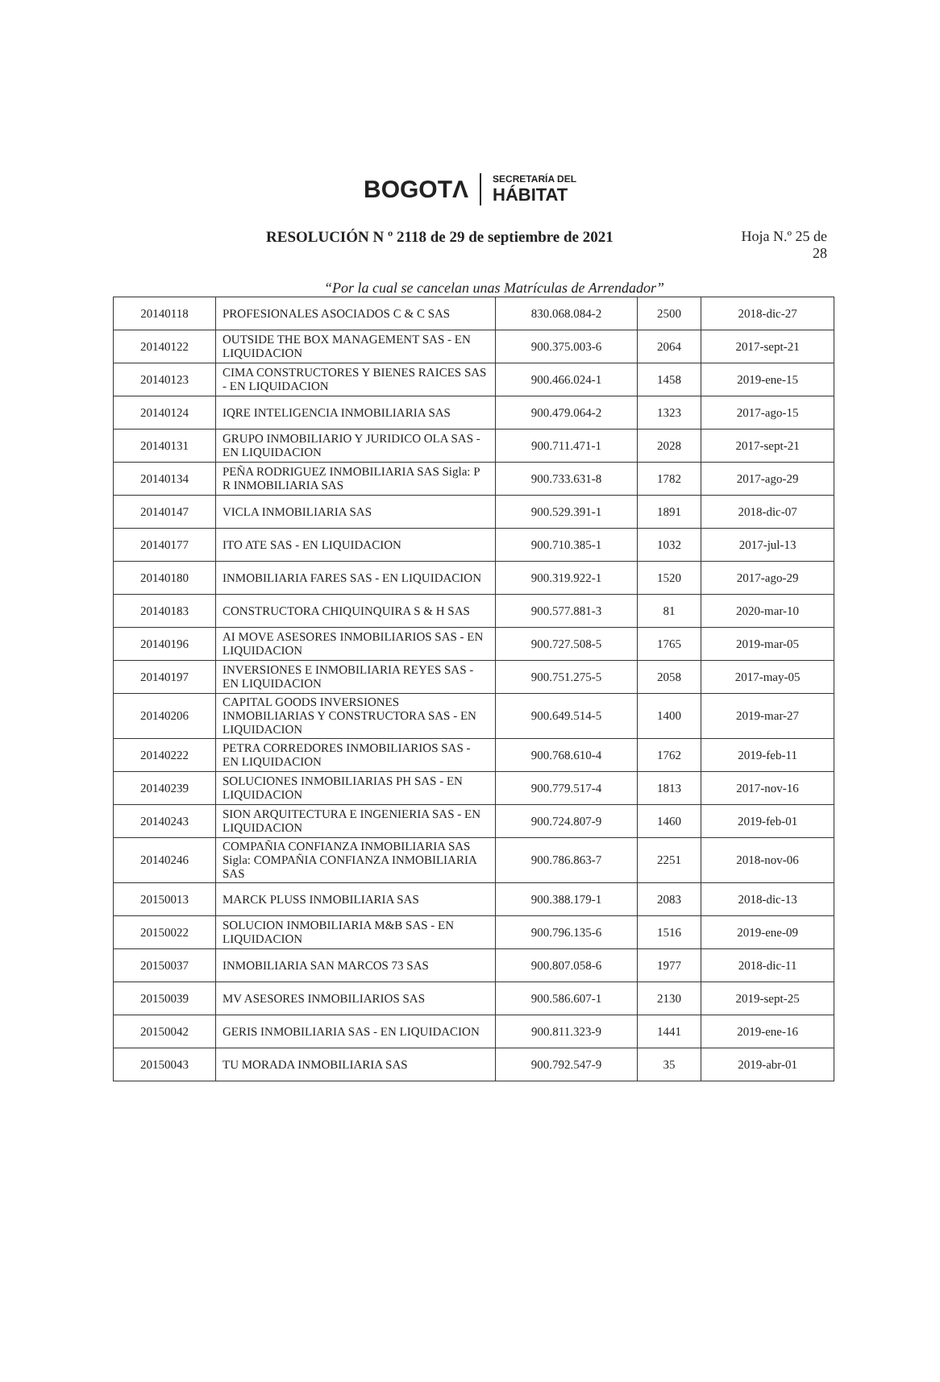BOGOTΛ
SECRETARÍA DEL
HÁBITAT
RESOLUCIÓN N º 2118 de 29 de septiembre de 2021
Hoja N.º 25 de
28
“Por la cual se cancelan unas Matrículas de Arrendador”
| 20140118 | PROFESIONALES ASOCIADOS C & C SAS | 830.068.084-2 | 2500 | 2018-dic-27 |
| 20140122 | OUTSIDE THE BOX MANAGEMENT SAS - EN LIQUIDACION | 900.375.003-6 | 2064 | 2017-sept-21 |
| 20140123 | CIMA CONSTRUCTORES Y BIENES RAICES SAS - EN LIQUIDACION | 900.466.024-1 | 1458 | 2019-ene-15 |
| 20140124 | IQRE INTELIGENCIA INMOBILIARIA SAS | 900.479.064-2 | 1323 | 2017-ago-15 |
| 20140131 | GRUPO INMOBILIARIO Y JURIDICO OLA SAS - EN LIQUIDACION | 900.711.471-1 | 2028 | 2017-sept-21 |
| 20140134 | PEÑA RODRIGUEZ INMOBILIARIA SAS Sigla: P R INMOBILIARIA SAS | 900.733.631-8 | 1782 | 2017-ago-29 |
| 20140147 | VICLA INMOBILIARIA SAS | 900.529.391-1 | 1891 | 2018-dic-07 |
| 20140177 | ITO ATE SAS - EN LIQUIDACION | 900.710.385-1 | 1032 | 2017-jul-13 |
| 20140180 | INMOBILIARIA FARES SAS - EN LIQUIDACION | 900.319.922-1 | 1520 | 2017-ago-29 |
| 20140183 | CONSTRUCTORA CHIQUINQUIRA S & H SAS | 900.577.881-3 | 81 | 2020-mar-10 |
| 20140196 | AI MOVE ASESORES INMOBILIARIOS SAS - EN LIQUIDACION | 900.727.508-5 | 1765 | 2019-mar-05 |
| 20140197 | INVERSIONES E INMOBILIARIA REYES SAS - EN LIQUIDACION | 900.751.275-5 | 2058 | 2017-may-05 |
| 20140206 | CAPITAL GOODS INVERSIONES INMOBILIARIAS Y CONSTRUCTORA SAS - EN LIQUIDACION | 900.649.514-5 | 1400 | 2019-mar-27 |
| 20140222 | PETRA CORREDORES INMOBILIARIOS SAS - EN LIQUIDACION | 900.768.610-4 | 1762 | 2019-feb-11 |
| 20140239 | SOLUCIONES INMOBILIARIAS PH SAS - EN LIQUIDACION | 900.779.517-4 | 1813 | 2017-nov-16 |
| 20140243 | SION ARQUITECTURA E INGENIERIA SAS - EN LIQUIDACION | 900.724.807-9 | 1460 | 2019-feb-01 |
| 20140246 | COMPAÑIA CONFIANZA INMOBILIARIA SAS Sigla: COMPAÑIA CONFIANZA INMOBILIARIA SAS | 900.786.863-7 | 2251 | 2018-nov-06 |
| 20150013 | MARCK PLUSS INMOBILIARIA SAS | 900.388.179-1 | 2083 | 2018-dic-13 |
| 20150022 | SOLUCION INMOBILIARIA M&B SAS - EN LIQUIDACION | 900.796.135-6 | 1516 | 2019-ene-09 |
| 20150037 | INMOBILIARIA SAN MARCOS 73 SAS | 900.807.058-6 | 1977 | 2018-dic-11 |
| 20150039 | MV ASESORES INMOBILIARIOS SAS | 900.586.607-1 | 2130 | 2019-sept-25 |
| 20150042 | GERIS INMOBILIARIA SAS - EN LIQUIDACION | 900.811.323-9 | 1441 | 2019-ene-16 |
| 20150043 | TU MORADA INMOBILIARIA SAS | 900.792.547-9 | 35 | 2019-abr-01 |